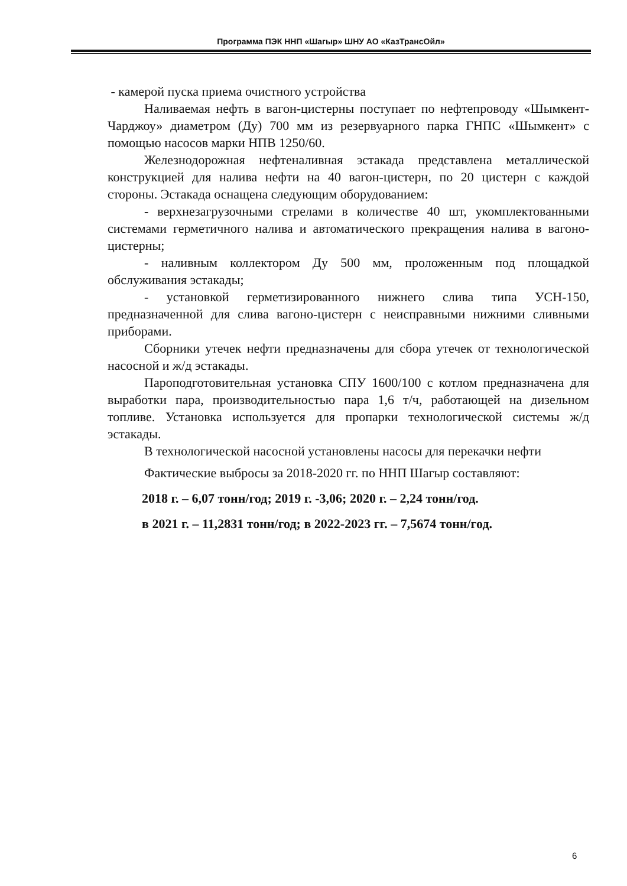Программа ПЭК ННП «Шагыр» ШНУ АО «КазТрансОйл»
- камерой пуска приема очистного устройства
Наливаемая нефть в вагон-цистерны поступает по нефтепроводу «Шымкент-Чарджоу» диаметром (Ду) 700 мм из резервуарного парка ГНПС «Шымкент» с помощью насосов марки НПВ 1250/60.
Железнодорожная нефтеналивная эстакада представлена металлической конструкцией для налива нефти на 40 вагон-цистерн, по 20 цистерн с каждой стороны. Эстакада оснащена следующим оборудованием:
- верхнезагрузочными стрелами в количестве 40 шт, укомплектованными системами герметичного налива и автоматического прекращения налива в вагоно-цистерны;
- наливным коллектором Ду 500 мм, проложенным под площадкой обслуживания эстакады;
- установкой герметизированного нижнего слива типа УСН-150, предназначенной для слива вагоно-цистерн с неисправными нижними сливными приборами.
Сборники утечек нефти предназначены для сбора утечек от технологической насосной и ж/д эстакады.
Пароподготовительная установка СПУ 1600/100 с котлом предназначена для выработки пара, производительностью пара 1,6 т/ч, работающей на дизельном топливе. Установка используется для пропарки технологической системы ж/д эстакады.
В технологической насосной установлены насосы для перекачки нефти
Фактические выбросы за 2018-2020 гг. по ННП Шагыр составляют:
2018 г. – 6,07 тонн/год; 2019 г. -3,06; 2020 г. – 2,24 тонн/год.
в 2021 г. – 11,2831 тонн/год; в 2022-2023 гг. – 7,5674 тонн/год.
6